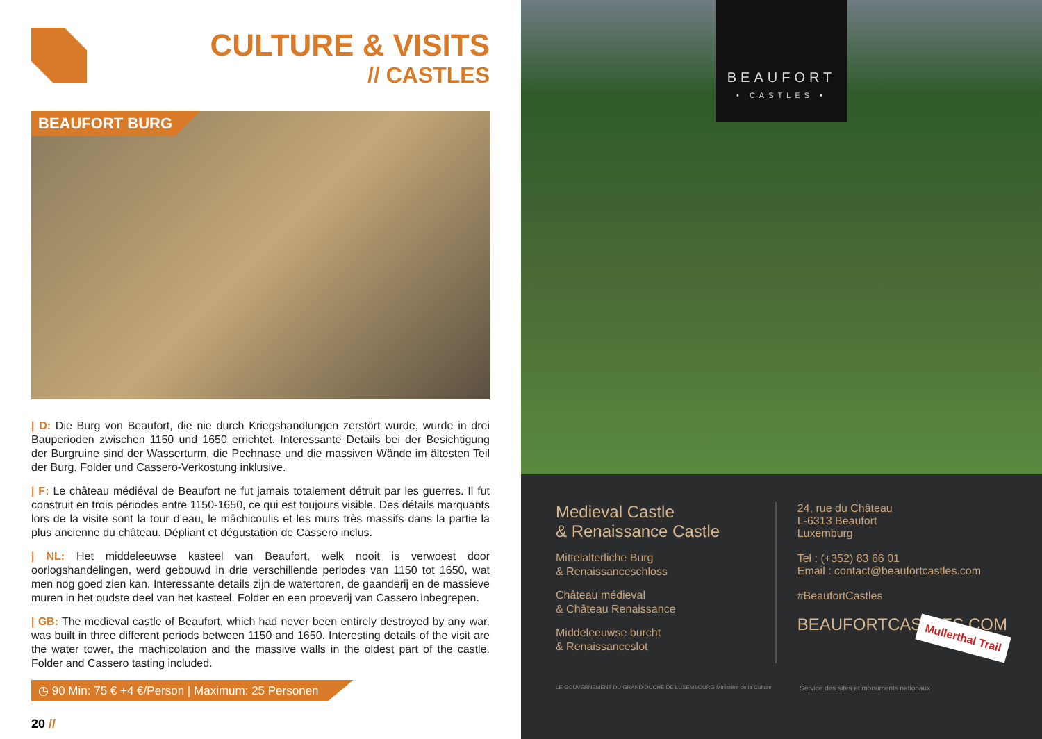CULTURE & VISITS
// CASTLES
BEAUFORT BURG
| D: Die Burg von Beaufort, die nie durch Kriegshandlungen zerstört wurde, wurde in drei Bauperioden zwischen 1150 und 1650 errichtet. Interessante Details bei der Besichtigung der Burgruine sind der Wasserturm, die Pechnase und die massiven Wände im ältesten Teil der Burg. Folder und Cassero-Verkostung inklusive.
| F: Le château médiéval de Beaufort ne fut jamais totalement détruit par les guerres. Il fut construit en trois périodes entre 1150-1650, ce qui est toujours visible. Des détails marquants lors de la visite sont la tour d’eau, le mâchicoulis et les murs très massifs dans la partie la plus ancienne du château. Dépliant et dégustation de Cassero inclus.
| NL: Het middeleeuwse kasteel van Beaufort, welk nooit is verwoest door oorlogshandelingen, werd gebouwd in drie verschillende periodes van 1150 tot 1650, wat men nog goed zien kan. Interessante details zijn de watertoren, de gaanderij en de massieve muren in het oudste deel van het kasteel. Folder en een proeverij van Cassero inbegrepen.
| GB: The medieval castle of Beaufort, which had never been entirely destroyed by any war, was built in three different periods between 1150 and 1650. Interesting details of the visit are the water tower, the machicolation and the massive walls in the oldest part of the castle. Folder and Cassero tasting included.
◷ 90 Min: 75 € +4 €/Person | Maximum: 25 Personen
20 //
BEAUFORT
• CASTLES •
Mullerthal Trail
Medieval Castle
& Renaissance Castle
Mittelalterliche Burg
& Renaissanceschloss
Château médieval
& Château Renaissance
Middeleeuwse burcht
& Renaissanceslot
24, rue du Château
L-6313 Beaufort
Luxemburg
Tel : (+352) 83 66 01
Email : contact@beaufortcastles.com
#BeaufortCastles
BEAUFORTCASTLES.COM
LE GOUVERNEMENT DU GRAND-DUCHÉ DE LUXEMBOURG Ministère de la Culture Service des sites et monuments nationaux